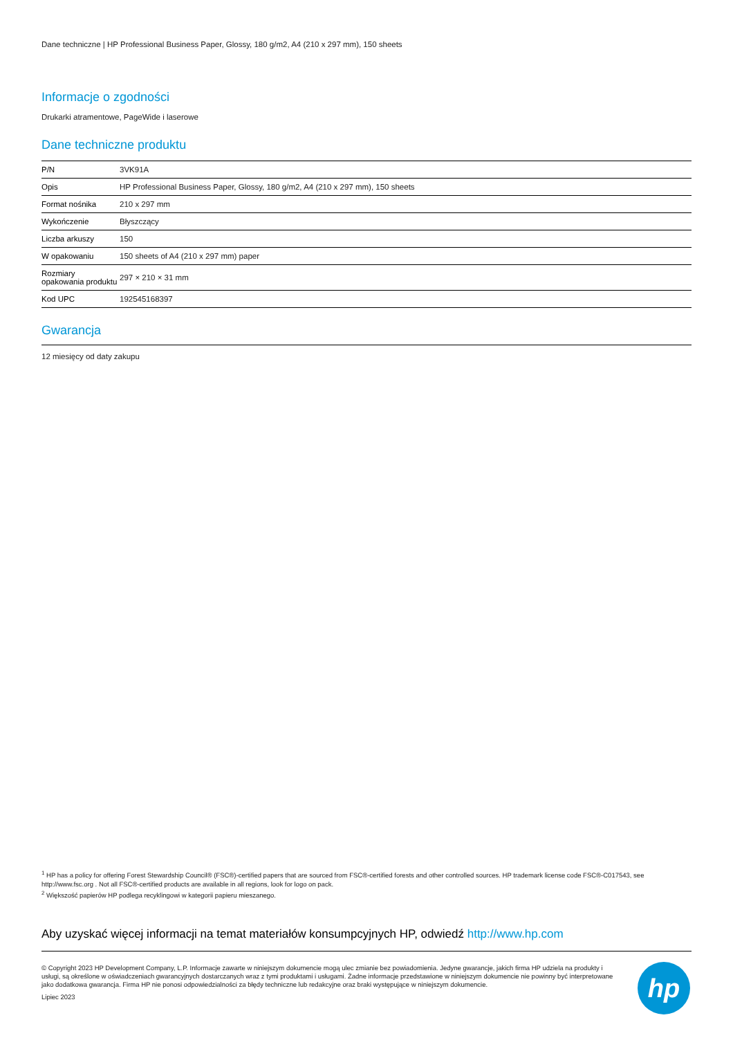Dane techniczne | HP Professional Business Paper, Glossy, 180 g/m2, A4 (210 x 297 mm), 150 sheets
Informacje o zgodności
Drukarki atramentowe, PageWide i laserowe
Dane techniczne produktu
| P/N | 3VK91A |
| Opis | HP Professional Business Paper, Glossy, 180 g/m2, A4 (210 x 297 mm), 150 sheets |
| Format nośnika | 210 x 297 mm |
| Wykończenie | Błyszczący |
| Liczba arkuszy | 150 |
| W opakowaniu | 150 sheets of A4 (210 x 297 mm) paper |
| Rozmiary opakowania produktu | 297 × 210 × 31 mm |
| Kod UPC | 192545168397 |
Gwarancja
12 miesięcy od daty zakupu
<sup>1</sup> HP has a policy for offering Forest Stewardship Council® (FSC®)-certified papers that are sourced from FSC®-certified forests and other controlled sources. HP trademark license code FSC®-C017543, see http://www.fsc.org . Not all FSC®-certified products are available in all regions, look for logo on pack.
<sup>2</sup> Większość papierów HP podlega recyklingowi w kategorii papieru mieszanego.
Aby uzyskać więcej informacji na temat materiałów konsumpcyjnych HP, odwiedź http://www.hp.com
© Copyright 2023 HP Development Company, L.P. Informacje zawarte w niniejszym dokumencie mogą ulec zmianie bez powiadomienia. Jedyne gwarancje, jakich firma HP udziela na produkty i usługi, są określone w oświadczeniach gwarancyjnych dostarczanych wraz z tymi produktami i usługami. Żadne informacje przedstawione w niniejszym dokumencie nie powinny być interpretowane jako dodatkowa gwarancja. Firma HP nie ponosi odpowiedzialności za błędy techniczne lub redakcyjne oraz braki występujące w niniejszym dokumencie.
Lipiec 2023
hp